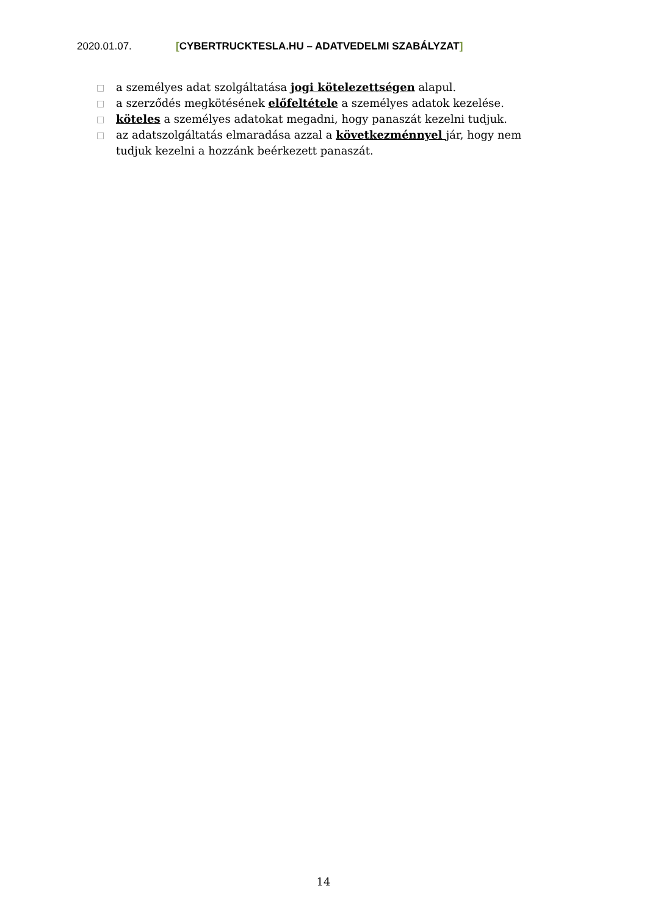2020.01.07. [CYBERTRUCKTESLA.HU – ADATVEDELMI SZABÁLYZAT]
□ a személyes adat szolgáltatása jogi kötelezettségen alapul.
□ a szerződés megkötésének előfeltétele a személyes adatok kezelése.
□ köteles a személyes adatokat megadni, hogy panaszát kezelni tudjuk.
□ az adatszolgáltatás elmaradása azzal a következménnyel jár, hogy nem tudjuk kezelni a hozzánk beérkezett panaszát.
14